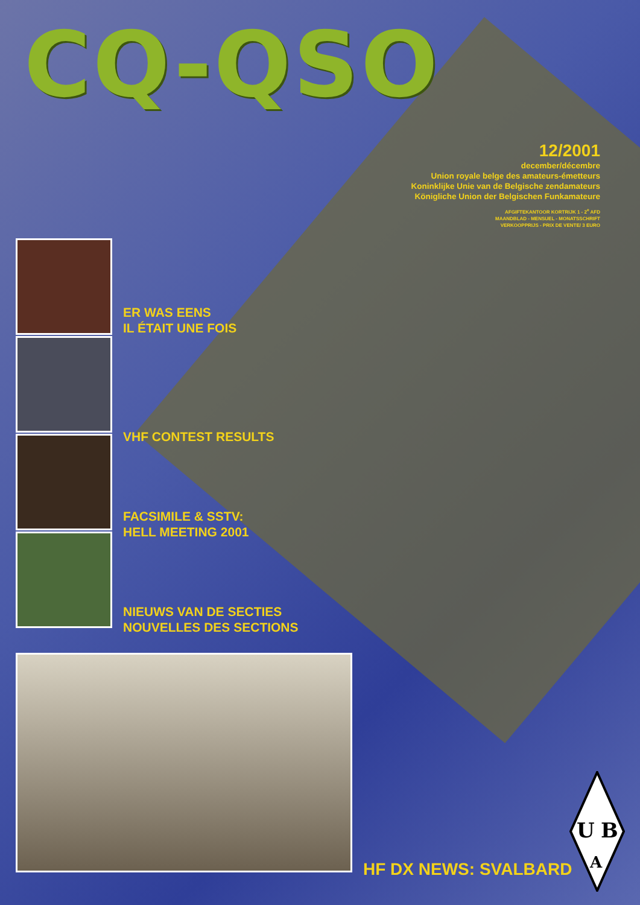CQ-QSO
12/2001
december/décembre
Union royale belge des amateurs-émetteurs
Koninklijke Unie van de Belgische zendamateurs
Königliche Union der Belgischen Funkamateure
AFGIFTEKANTOOR KORTRIJK 1 - 2<sup>e</sup> AFD
MAANDBLAD - MENSUEL - MONATSSCHRIFT
VERKOOPPRIJS - PRIX DE VENTE/ 3 EURO
ER WAS EENS
IL ÉTAIT UNE FOIS
VHF CONTEST RESULTS
FACSIMILE & SSTV:
HELL MEETING 2001
NIEUWS VAN DE SECTIES
NOUVELLES DES SECTIONS
HF DX NEWS: SVALBARD
U
B
A